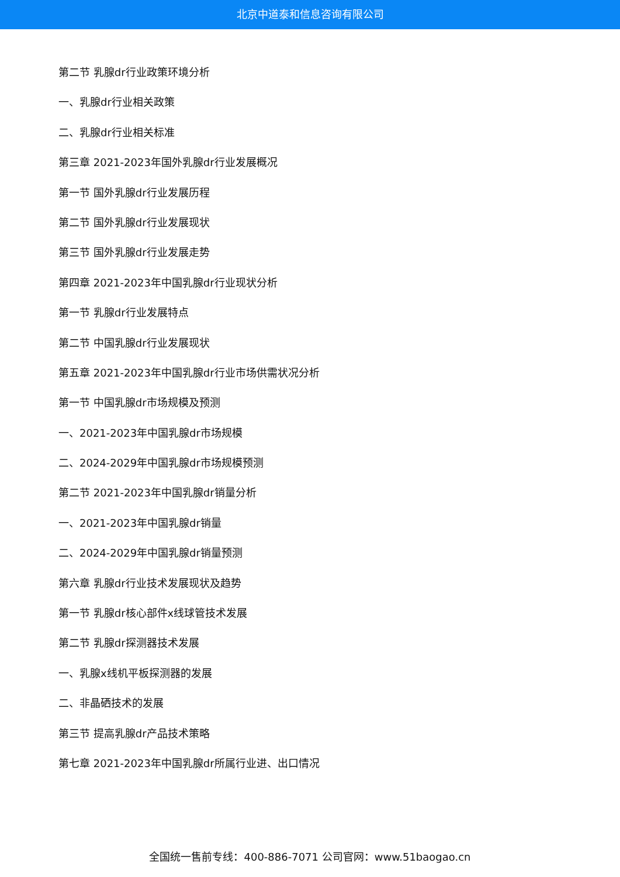北京中道泰和信息咨询有限公司
第二节 乳腺dr行业政策环境分析
一、乳腺dr行业相关政策
二、乳腺dr行业相关标准
第三章 2021-2023年国外乳腺dr行业发展概况
第一节 国外乳腺dr行业发展历程
第二节 国外乳腺dr行业发展现状
第三节 国外乳腺dr行业发展走势
第四章 2021-2023年中国乳腺dr行业现状分析
第一节 乳腺dr行业发展特点
第二节 中国乳腺dr行业发展现状
第五章 2021-2023年中国乳腺dr行业市场供需状况分析
第一节 中国乳腺dr市场规模及预测
一、2021-2023年中国乳腺dr市场规模
二、2024-2029年中国乳腺dr市场规模预测
第二节 2021-2023年中国乳腺dr销量分析
一、2021-2023年中国乳腺dr销量
二、2024-2029年中国乳腺dr销量预测
第六章 乳腺dr行业技术发展现状及趋势
第一节 乳腺dr核心部件x线球管技术发展
第二节 乳腺dr探测器技术发展
一、乳腺x线机平板探测器的发展
二、非晶硒技术的发展
第三节 提高乳腺dr产品技术策略
第七章 2021-2023年中国乳腺dr所属行业进、出口情况
全国统一售前专线：400-886-7071 公司官网：www.51baogao.cn